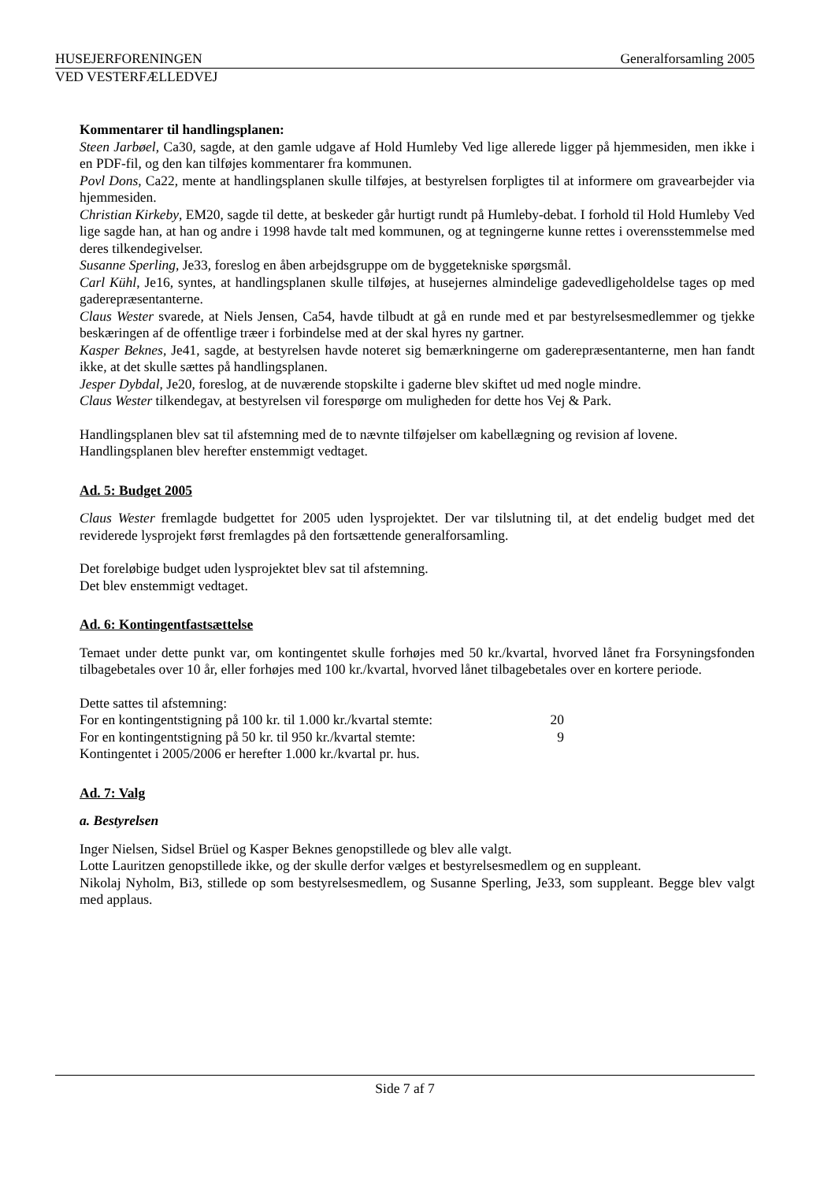HUSEJERFORENINGEN Generalforsamling 2005
VED VESTERFÆLLEDVEJ
Kommentarer til handlingsplanen:
Steen Jarbøel, Ca30, sagde, at den gamle udgave af Hold Humleby Ved lige allerede ligger på hjemmesiden, men ikke i en PDF-fil, og den kan tilføjes kommentarer fra kommunen.
Povl Dons, Ca22, mente at handlingsplanen skulle tilføjes, at bestyrelsen forpligtes til at informere om gravearbejder via hjemmesiden.
Christian Kirkeby, EM20, sagde til dette, at beskeder går hurtigt rundt på Humleby-debat. I forhold til Hold Humleby Ved lige sagde han, at han og andre i 1998 havde talt med kommunen, og at tegningerne kunne rettes i overensstemmelse med deres tilkendegivelser.
Susanne Sperling, Je33, foreslog en åben arbejdsgruppe om de byggetekniske spørgsmål.
Carl Kühl, Je16, syntes, at handlingsplanen skulle tilføjes, at husejernes almindelige gadevedligeholdelse tages op med gaderepræsentanterne.
Claus Wester svarede, at Niels Jensen, Ca54, havde tilbudt at gå en runde med et par bestyrelsesmedlemmer og tjekke beskæringen af de offentlige træer i forbindelse med at der skal hyres ny gartner.
Kasper Beknes, Je41, sagde, at bestyrelsen havde noteret sig bemærkningerne om gaderepræsentanterne, men han fandt ikke, at det skulle sættes på handlingsplanen.
Jesper Dybdal, Je20, foreslog, at de nuværende stopskilte i gaderne blev skiftet ud med nogle mindre.
Claus Wester tilkendegav, at bestyrelsen vil forespørge om muligheden for dette hos Vej & Park.
Handlingsplanen blev sat til afstemning med de to nævnte tilføjelser om kabellægning og revision af lovene.
Handlingsplanen blev herefter enstemmigt vedtaget.
Ad. 5: Budget 2005
Claus Wester fremlagde budgettet for 2005 uden lysprojektet. Der var tilslutning til, at det endelig budget med det reviderede lysprojekt først fremlagdes på den fortsættende generalforsamling.
Det foreløbige budget uden lysprojektet blev sat til afstemning.
Det blev enstemmigt vedtaget.
Ad. 6: Kontingentfastsættelse
Temaet under dette punkt var, om kontingentet skulle forhøjes med 50 kr./kvartal, hvorved lånet fra Forsyningsfonden tilbagebetales over 10 år, eller forhøjes med 100 kr./kvartal, hvorved lånet tilbagebetales over en kortere periode.
Dette sattes til afstemning:
For en kontingentstigning på 100 kr. til 1.000 kr./kvartal stemte: 20
For en kontingentstigning på 50 kr. til 950 kr./kvartal stemte: 9
Kontingentet i 2005/2006 er herefter 1.000 kr./kvartal pr. hus.
Ad. 7: Valg
a. Bestyrelsen
Inger Nielsen, Sidsel Brüel og Kasper Beknes genopstillede og blev alle valgt.
Lotte Lauritzen genopstillede ikke, og der skulle derfor vælges et bestyrelsesmedlem og en suppleant.
Nikolaj Nyholm, Bi3, stillede op som bestyrelsesmedlem, og Susanne Sperling, Je33, som suppleant. Begge blev valgt med applaus.
Side 7 af 7